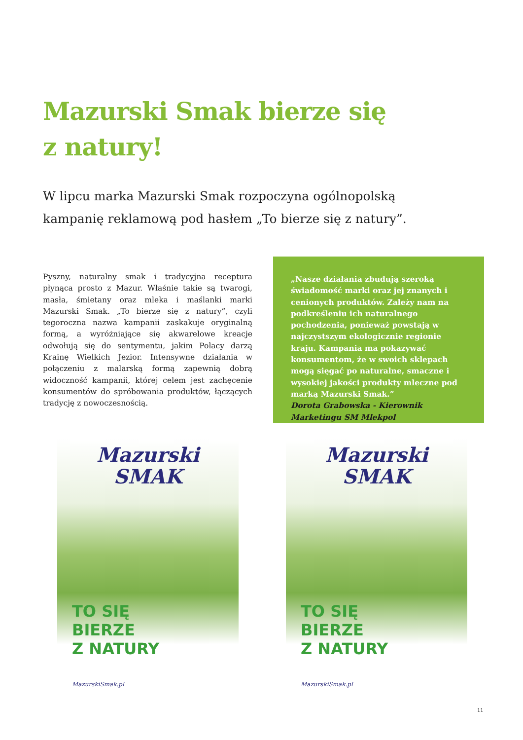Mazurski Smak bierze się
z natury!
W lipcu marka Mazurski Smak rozpoczyna ogólnopolską kampanię reklamową pod hasłem „To bierze się z natury”.
Pyszny, naturalny smak i tradycyjna receptura płynąca prosto z Mazur. Właśnie takie są twarogi, masła, śmietany oraz mleka i maślanki marki Mazurski Smak. „To bierze się z natury”, czyli tegoroczna nazwa kampanii zaskakuje oryginalną formą, a wyróżniające się akwarelowe kreacje odwołują się do sentymentu, jakim Polacy darzą Krainę Wielkich Jezior. Intensywne działania w połączeniu z malarską formą zapewnią dobrą widoczność kampanii, której celem jest zachęcenie konsumentów do spróbowania produktów, łączących tradycję z nowoczesnością.
„Nasze działania zbudują szeroką świadomość marki oraz jej znanych i cenionych produktów. Zależy nam na podkreśleniu ich naturalnego pochodzenia, ponieważ powstają w najczystszym ekologicznie regionie kraju. Kampania ma pokazywać konsumentom, że w swoich sklepach mogą sięgać po naturalne, smaczne i wysokiej jakości produkty mleczne pod marką Mazurski Smak.”
Dorota Grabowska - Kierownik Marketingu SM Mlekpol
Mazurski
SMAK
TO SIĘ
BIERZE
Z NATURY
MazurskiSmak.pl
Mazurski
SMAK
TO SIĘ
BIERZE
Z NATURY
MazurskiSmak.pl
11